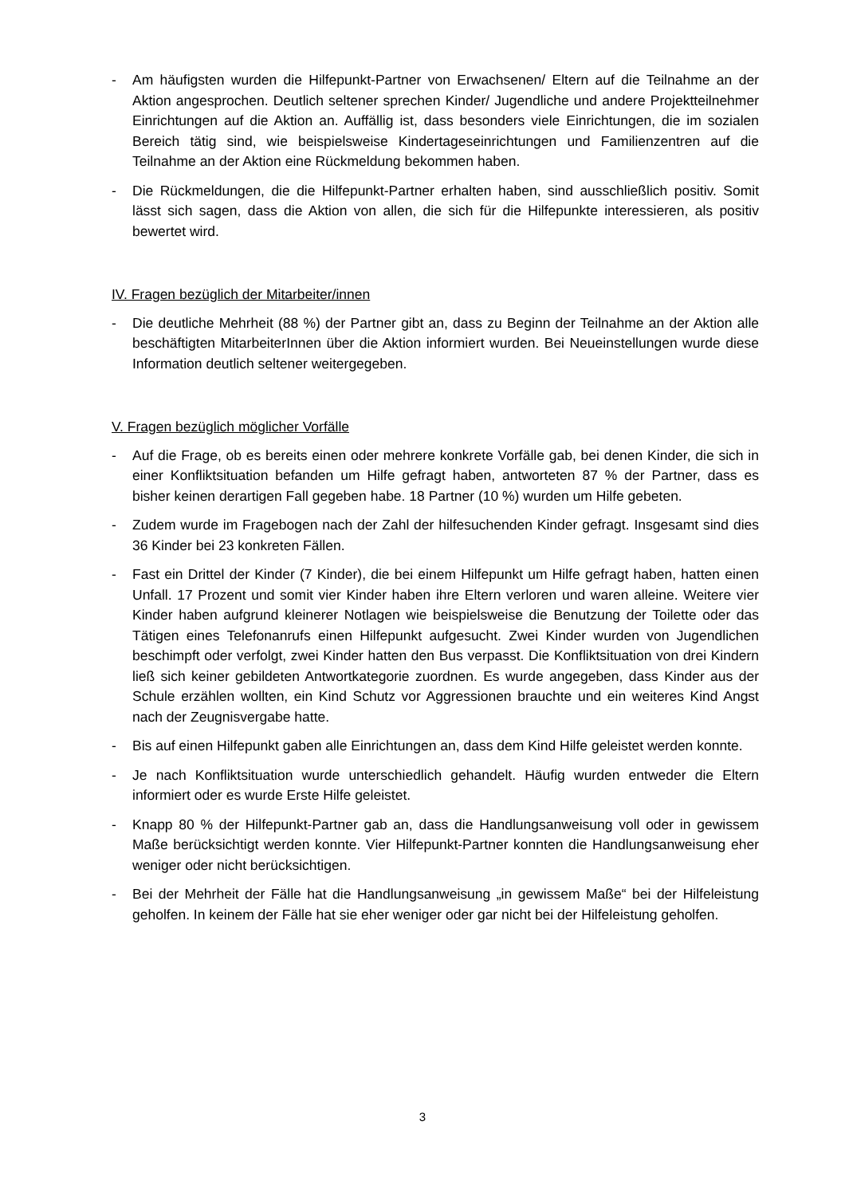- Am häufigsten wurden die Hilfepunkt-Partner von Erwachsenen/ Eltern auf die Teilnahme an der Aktion angesprochen. Deutlich seltener sprechen Kinder/ Jugendliche und andere Projektteilnehmer Einrichtungen auf die Aktion an. Auffällig ist, dass besonders viele Einrichtungen, die im sozialen Bereich tätig sind, wie beispielsweise Kindertageseinrichtungen und Familienzentren auf die Teilnahme an der Aktion eine Rückmeldung bekommen haben.
- Die Rückmeldungen, die die Hilfepunkt-Partner erhalten haben, sind ausschließlich positiv. Somit lässt sich sagen, dass die Aktion von allen, die sich für die Hilfepunkte interessieren, als positiv bewertet wird.
IV. Fragen bezüglich der Mitarbeiter/innen
- Die deutliche Mehrheit (88 %) der Partner gibt an, dass zu Beginn der Teilnahme an der Aktion alle beschäftigten MitarbeiterInnen über die Aktion informiert wurden. Bei Neueinstellungen wurde diese Information deutlich seltener weitergegeben.
V. Fragen bezüglich möglicher Vorfälle
- Auf die Frage, ob es bereits einen oder mehrere konkrete Vorfälle gab, bei denen Kinder, die sich in einer Konfliktsituation befanden um Hilfe gefragt haben, antworteten 87 % der Partner, dass es bisher keinen derartigen Fall gegeben habe. 18 Partner (10 %) wurden um Hilfe gebeten.
- Zudem wurde im Fragebogen nach der Zahl der hilfesuchenden Kinder gefragt. Insgesamt sind dies 36 Kinder bei 23 konkreten Fällen.
- Fast ein Drittel der Kinder (7 Kinder), die bei einem Hilfepunkt um Hilfe gefragt haben, hatten einen Unfall. 17 Prozent und somit vier Kinder haben ihre Eltern verloren und waren alleine. Weitere vier Kinder haben aufgrund kleinerer Notlagen wie beispielsweise die Benutzung der Toilette oder das Tätigen eines Telefonanrufs einen Hilfepunkt aufgesucht. Zwei Kinder wurden von Jugendlichen beschimpft oder verfolgt, zwei Kinder hatten den Bus verpasst. Die Konfliktsituation von drei Kindern ließ sich keiner gebildeten Antwortkategorie zuordnen. Es wurde angegeben, dass Kinder aus der Schule erzählen wollten, ein Kind Schutz vor Aggressionen brauchte und ein weiteres Kind Angst nach der Zeugnisvergabe hatte.
- Bis auf einen Hilfepunkt gaben alle Einrichtungen an, dass dem Kind Hilfe geleistet werden konnte.
- Je nach Konfliktsituation wurde unterschiedlich gehandelt. Häufig wurden entweder die Eltern informiert oder es wurde Erste Hilfe geleistet.
- Knapp 80 % der Hilfepunkt-Partner gab an, dass die Handlungsanweisung voll oder in gewissem Maße berücksichtigt werden konnte. Vier Hilfepunkt-Partner konnten die Handlungsanweisung eher weniger oder nicht berücksichtigen.
- Bei der Mehrheit der Fälle hat die Handlungsanweisung „in gewissem Maße“ bei der Hilfeleistung geholfen. In keinem der Fälle hat sie eher weniger oder gar nicht bei der Hilfeleistung geholfen.
3